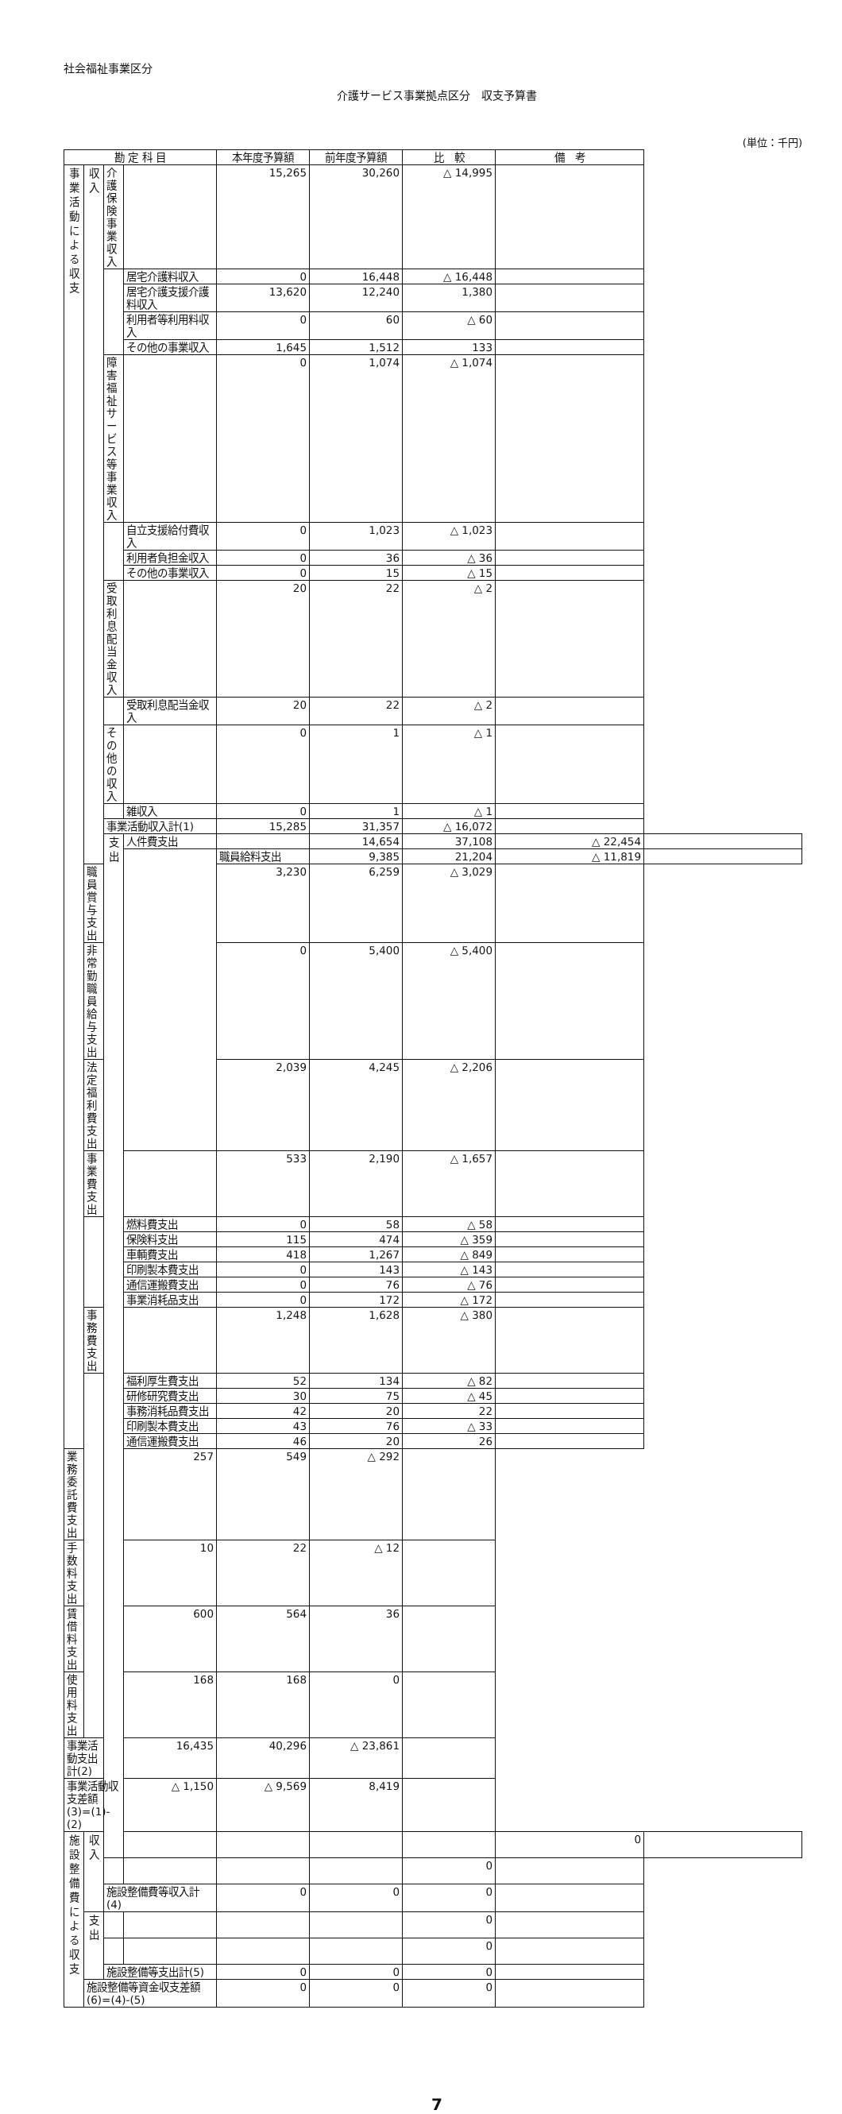社会福祉事業区分
介護サービス事業拠点区分　収支予算書
(単位：千円)
| 勘 定 科 目 | | | | 本年度予算額 | 前年度予算額 | 比 較 | 備 考 | | |
| --- | --- | --- | --- | --- | --- | --- | --- | --- | --- |
| 事 業 活 動 に よ る 収 支 | 収 入 | 介護保険事業収入 | | 15,265 | 30,260 | △ 14,995 | | | |
| | | | 居宅介護料収入 | 0 | 16,448 | △ 16,448 | | | |
| | | | 居宅介護支援介護料収入 | 13,620 | 12,240 | 1,380 | | | |
| | | | 利用者等利用料収入 | 0 | 60 | △ 60 | | | |
| | | | その他の事業収入 | 1,645 | 1,512 | 133 | | | |
| | | 障害福祉サービス等事業収入 | | 0 | 1,074 | △ 1,074 | | | |
| | | | 自立支援給付費収入 | 0 | 1,023 | △ 1,023 | | | |
| | | | 利用者負担金収入 | 0 | 36 | △ 36 | | | |
| | | | その他の事業収入 | 0 | 15 | △ 15 | | | |
| | | 受取利息配当金収入 | | 20 | 22 | △ 2 | | | |
| | | | 受取利息配当金収入 | 20 | 22 | △ 2 | | | |
| | | その他の収入 | | 0 | 1 | △ 1 | | | |
| | | | 雑収入 | 0 | 1 | △ 1 | | | |
| | | 事業活動収入計(1) | | 15,285 | 31,357 | △ 16,072 | | | |
| | | | 支 出 | 人件費支出 | | 14,654 | 37,108 | △ 22,454 | |
| | | | | | 職員給料支出 | 9,385 | 21,204 | △ 11,819 | |
| | 職員賞与支出 | | | | 3,230 | 6,259 | △ 3,029 | | |
| | 非常勤職員給与支出 | | | | 0 | 5,400 | △ 5,400 | | |
| | 法定福利費支出 | | | | 2,039 | 4,245 | △ 2,206 | | |
| | 事業費支出 | | | | 533 | 2,190 | △ 1,657 | | |
| | | | | 燃料費支出 | 0 | 58 | △ 58 | | |
| | | | | 保険料支出 | 115 | 474 | △ 359 | | |
| | | | | 車輌費支出 | 418 | 1,267 | △ 849 | | |
| | | | | 印刷製本費支出 | 0 | 143 | △ 143 | | |
| | | | | 通信運搬費支出 | 0 | 76 | △ 76 | | |
| | | | | 事業消耗品支出 | 0 | 172 | △ 172 | | |
| | 事務費支出 | | | | 1,248 | 1,628 | △ 380 | | |
| | | | | 福利厚生費支出 | 52 | 134 | △ 82 | | |
| | | | | 研修研究費支出 | 30 | 75 | △ 45 | | |
| | | | | 事務消耗品費支出 | 42 | 20 | 22 | | |
| | | | | 印刷製本費支出 | 43 | 76 | △ 33 | | |
| | | | | 通信運搬費支出 | 46 | 20 | 26 | | |
| 業務委託費支出 | | | | 257 | 549 | △ 292 | | | |
| 手数料支出 | | | | 10 | 22 | △ 12 | | | |
| 賃借料支出 | | | | 600 | 564 | 36 | | | |
| 使用料支出 | | | | 168 | 168 | 0 | | | |
| 事業活動支出計(2) | | 16,435 | | 40,296 | △ 23,861 | | | | |
| 事業活動収支差額(3)=(1)-(2) | | | | △ 1,150 | △ 9,569 | 8,419 | | | |
| 施 設 整 備 費 に よ る 収 支 | 収 入 | | | | | | 0 | | |
| | | | | | | 0 | | | |
| | | 施設整備費等収入計(4) | | 0 | 0 | 0 | | | |
| | 支 出 | | | | | 0 | | | |
| | | | | | | 0 | | | |
| | | 施設整備等支出計(5) | | 0 | 0 | 0 | | | |
| | 施設整備等資金収支差額(6)=(4)-(5) | | | 0 | 0 | 0 | | | |
7